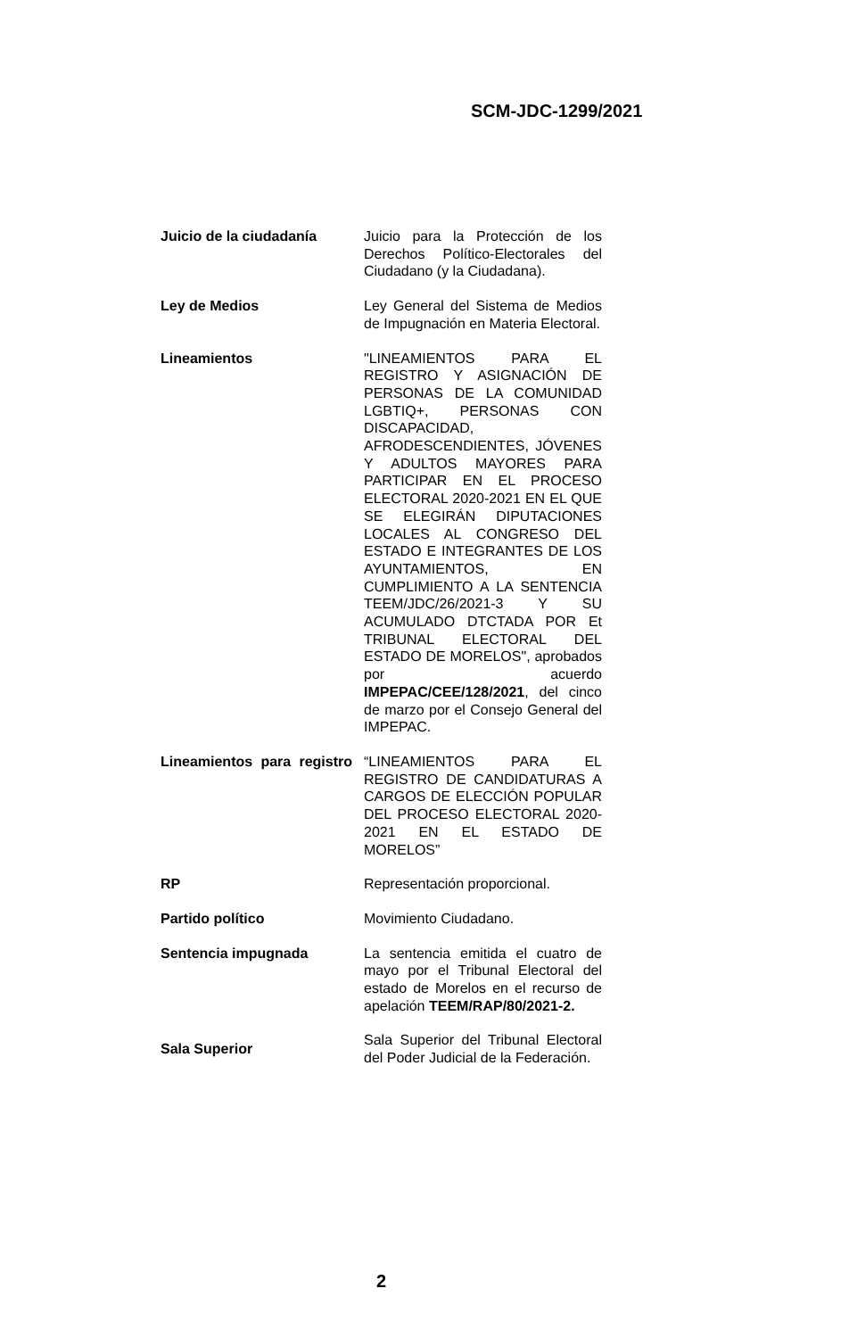SCM-JDC-1299/2021
| Juicio de la ciudadanía | Juicio para la Protección de los Derechos Político-Electorales del Ciudadano (y la Ciudadana). |
| Ley de Medios | Ley General del Sistema de Medios de Impugnación en Materia Electoral. |
| Lineamientos | "LINEAMIENTOS PARA EL REGISTRO Y ASIGNACIÓN DE PERSONAS DE LA COMUNIDAD LGBTIQ+, PERSONAS CON DISCAPACIDAD, AFRODESCENDIENTES, JÓVENES Y ADULTOS MAYORES PARA PARTICIPAR EN EL PROCESO ELECTORAL 2020-2021 EN EL QUE SE ELEGIRÁN DIPUTACIONES LOCALES AL CONGRESO DEL ESTADO E INTEGRANTES DE LOS AYUNTAMIENTOS, EN CUMPLIMIENTO A LA SENTENCIA TEEM/JDC/26/2021-3 Y SU ACUMULADO DTCTADA POR Et TRIBUNAL ELECTORAL DEL ESTADO DE MORELOS", aprobados por acuerdo IMPEPAC/CEE/128/2021 , del cinco de marzo por el Consejo General del IMPEPAC. |
| Lineamientos para registro | “LINEAMIENTOS PARA EL REGISTRO DE CANDIDATURAS A CARGOS DE ELECCIÓN POPULAR DEL PROCESO ELECTORAL 2020-2021 EN EL ESTADO DE MORELOS” |
| RP | Representación proporcional. |
| Partido político | Movimiento Ciudadano. |
| Sentencia impugnada | La sentencia emitida el cuatro de mayo por el Tribunal Electoral del estado de Morelos en el recurso de apelación TEEM/RAP/80/2021-2. |
| Sala Superior | Sala Superior del Tribunal Electoral del Poder Judicial de la Federación. |
2